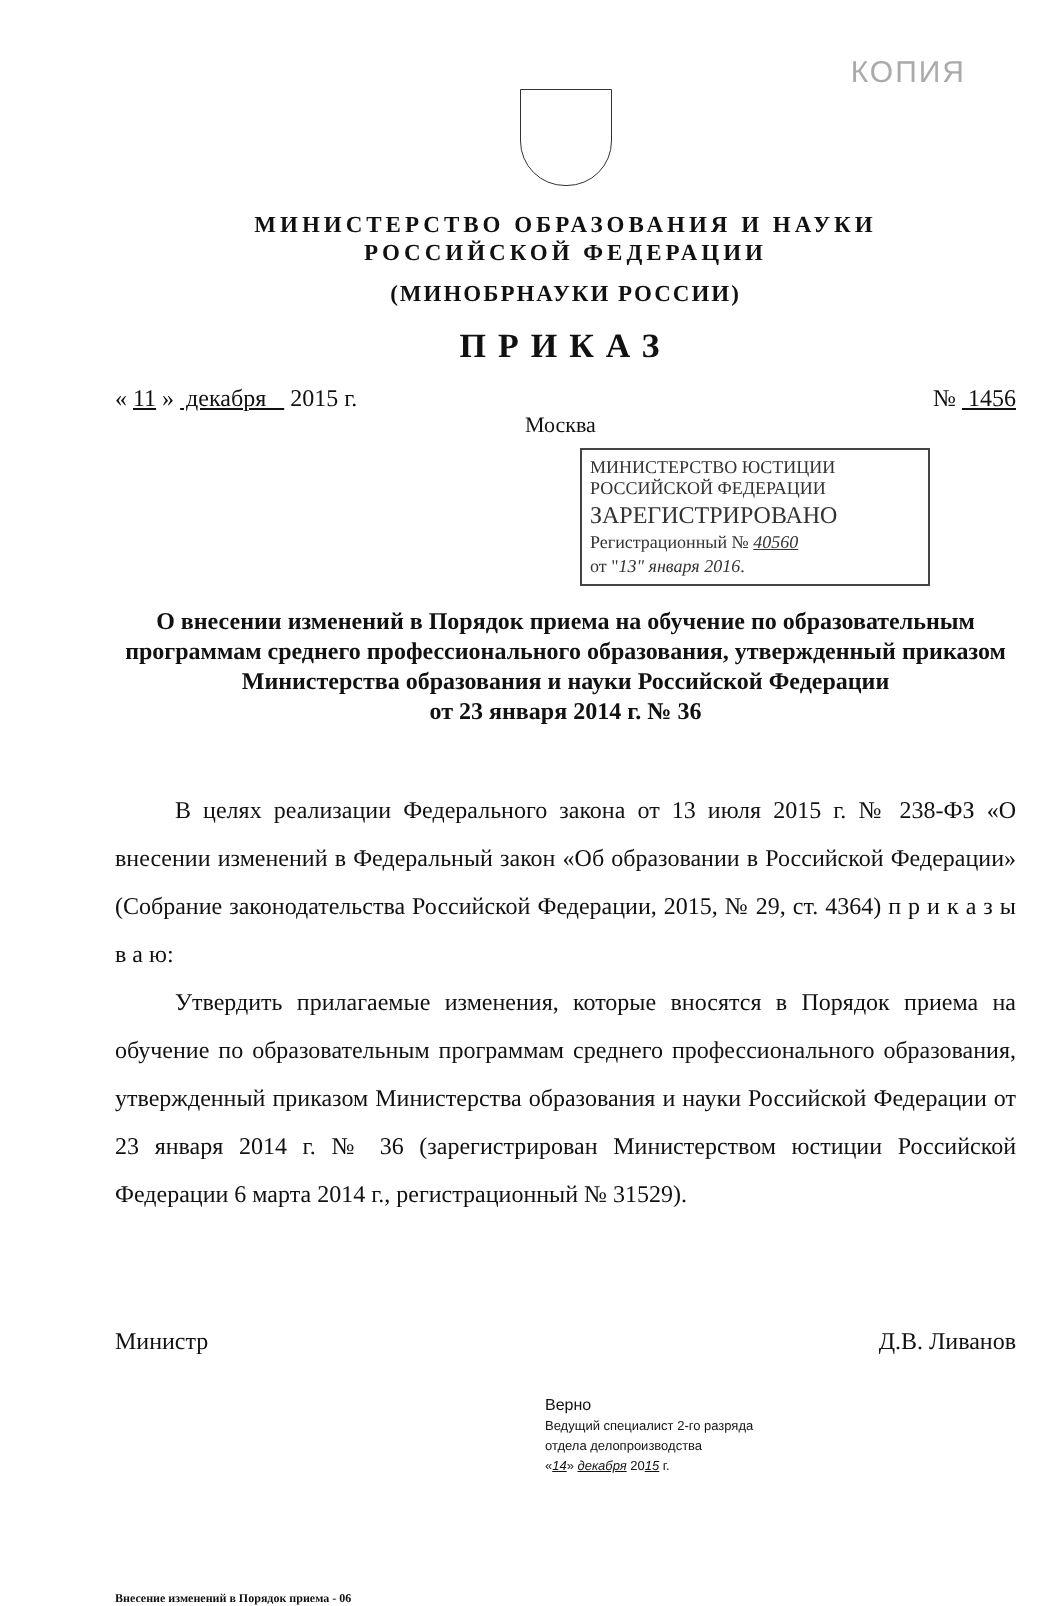КОПИЯ
МИНИСТЕРСТВО ОБРАЗОВАНИЯ И НАУКИ
РОССИЙСКОЙ ФЕДЕРАЦИИ
(МИНОБРНАУКИ РОССИИ)
ПРИКАЗ
« 11 » декабря 2015 г. № 1456
Москва
МИНИСТЕРСТВО ЮСТИЦИИ РОССИЙСКОЙ ФЕДЕРАЦИИ
ЗАРЕГИСТРИРОВАНО
Регистрационный № 40560
от "13" января 2016.
О внесении изменений в Порядок приема на обучение по образовательным программам среднего профессионального образования, утвержденный приказом Министерства образования и науки Российской Федерации
от 23 января 2014 г. № 36
В целях реализации Федерального закона от 13 июля 2015 г. № 238-ФЗ «О внесении изменений в Федеральный закон «Об образовании в Российской Федерации» (Собрание законодательства Российской Федерации, 2015, № 29, ст. 4364) п р и к а з ы в а ю:
Утвердить прилагаемые изменения, которые вносятся в Порядок приема на обучение по образовательным программам среднего профессионального образования, утвержденный приказом Министерства образования и науки Российской Федерации от 23 января 2014 г. № 36 (зарегистрирован Министерством юстиции Российской Федерации 6 марта 2014 г., регистрационный № 31529).
Министр Д.В. Ливанов
Верно
Ведущий специалист 2-го разряда
отдела делопроизводства
«14» декабря 2015 г.
Внесение изменений в Порядок приема - 06